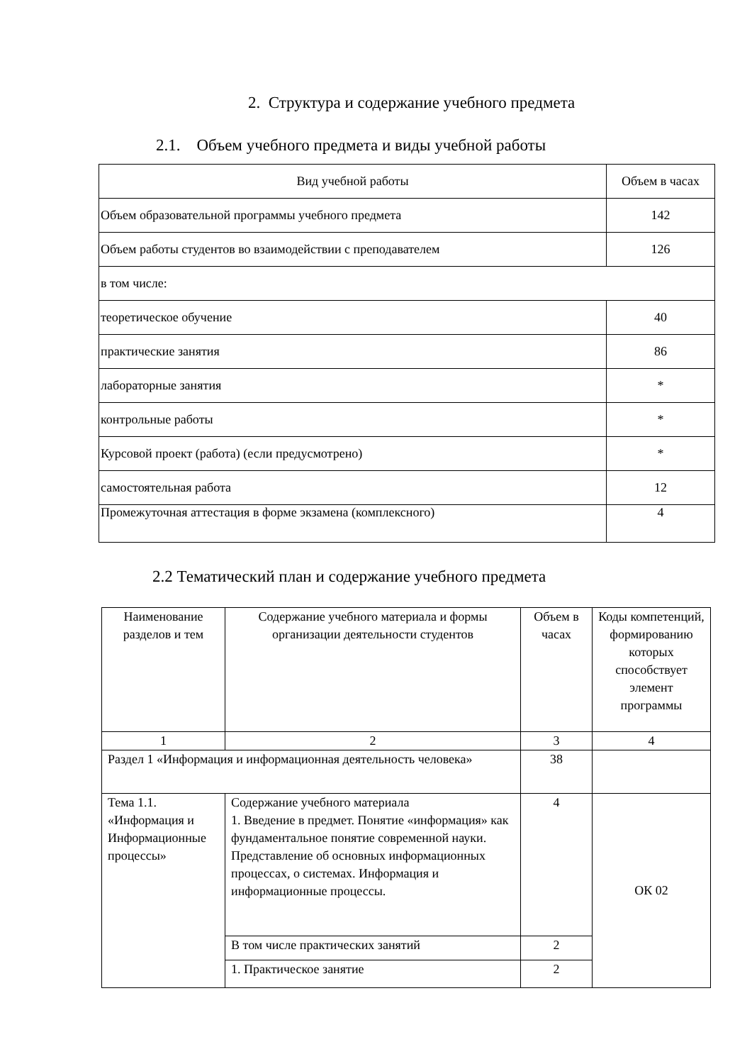2. Структура и содержание учебного предмета
2.1. Объем учебного предмета и виды учебной работы
| Вид учебной работы | Объем в часах |
| Объем образовательной программы учебного предмета | 142 |
| Объем работы студентов во взаимодействии с преподавателем | 126 |
| в том числе: | |
| теоретическое обучение | 40 |
| практические занятия | 86 |
| лабораторные занятия | * |
| контрольные работы | * |
| Курсовой проект (работа) (если предусмотрено) | * |
| самостоятельная работа | 12 |
| Промежуточная аттестация в форме экзамена (комплексного) | 4 |
2.2 Тематический план и содержание учебного предмета
| Наименование разделов и тем | Содержание учебного материала и формы организации деятельности студентов | Объем в часах | Коды компетенций, формированию которых способствует элемент программы |
| 1 | 2 | 3 | 4 |
| Раздел 1 «Информация и информационная деятельность человека» | | 38 | |
| Тема 1.1. «Информация и Информационные процессы» | Содержание учебного материала 1. Введение в предмет. Понятие «информация» как фундаментальное понятие современной науки. Представление об основных информационных процессах, о системах. Информация и информационные процессы. | 4 | ОК 02 |
| | В том числе практических занятий | 2 | |
| | 1. Практическое занятие | 2 | |